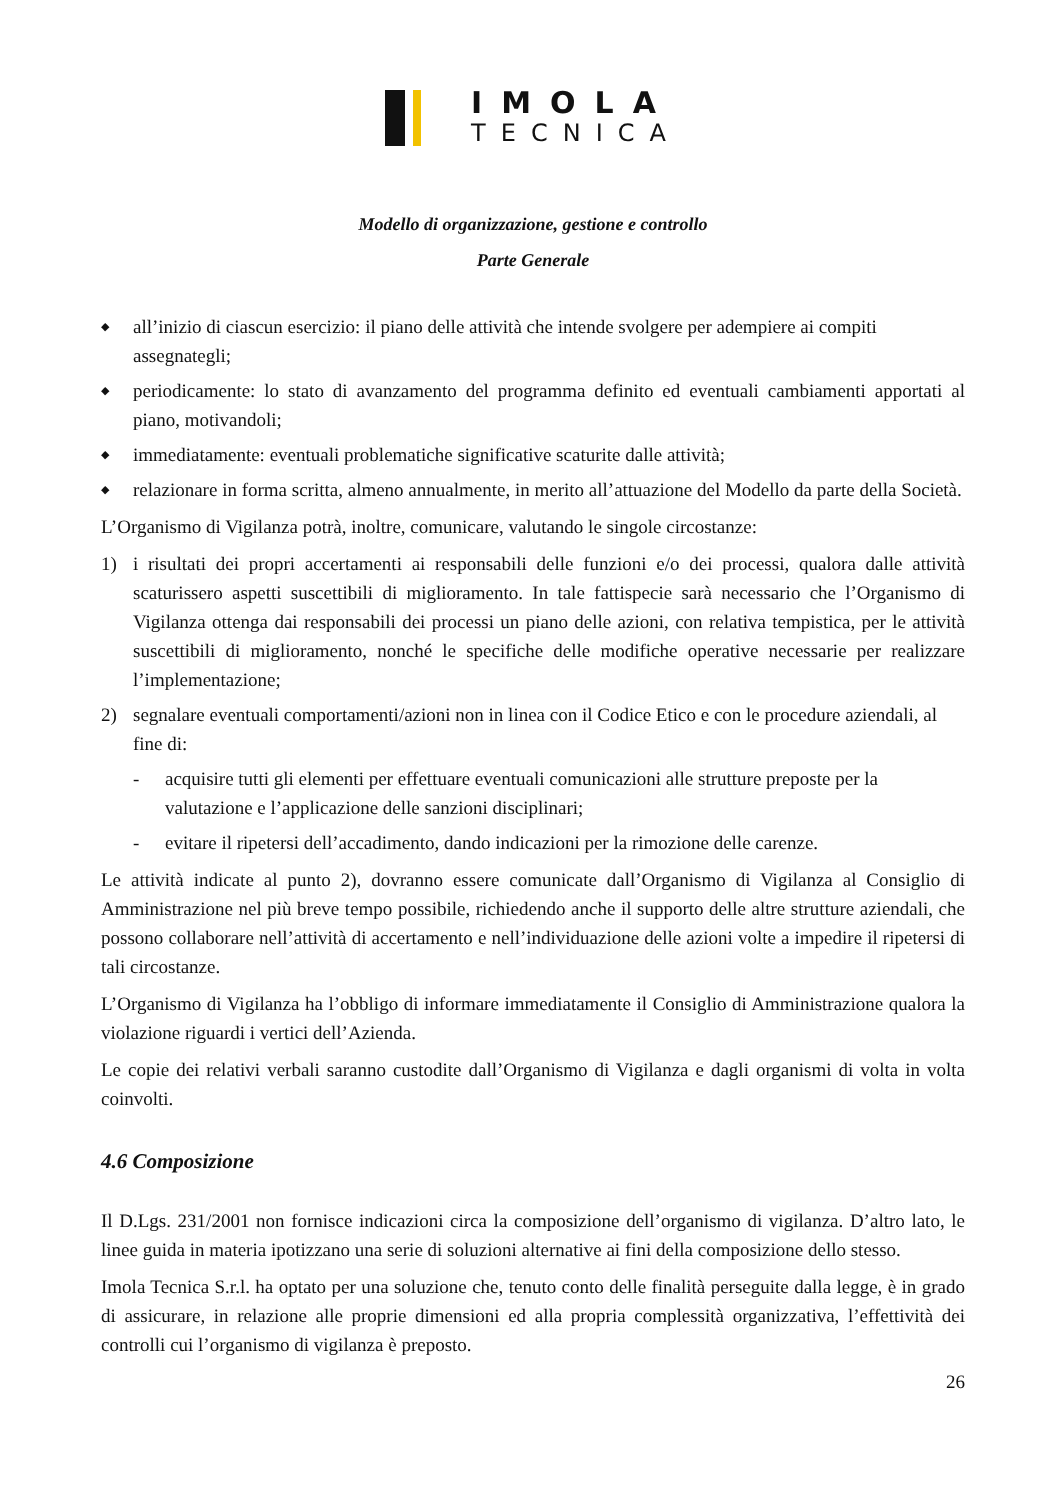IMOLA
TECNICA
Modello di organizzazione, gestione e controllo
Parte Generale
◆ all’inizio di ciascun esercizio: il piano delle attività che intende svolgere per adempiere ai compiti assegnategli;
◆ periodicamente: lo stato di avanzamento del programma definito ed eventuali cambiamenti apportati al piano, motivandoli;
◆ immediatamente: eventuali problematiche significative scaturite dalle attività;
◆ relazionare in forma scritta, almeno annualmente, in merito all’attuazione del Modello da parte della Società.
L’Organismo di Vigilanza potrà, inoltre, comunicare, valutando le singole circostanze:
1) i risultati dei propri accertamenti ai responsabili delle funzioni e/o dei processi, qualora dalle attività scaturissero aspetti suscettibili di miglioramento. In tale fattispecie sarà necessario che l’Organismo di Vigilanza ottenga dai responsabili dei processi un piano delle azioni, con relativa tempistica, per le attività suscettibili di miglioramento, nonché le specifiche delle modifiche operative necessarie per realizzare l’implementazione;
2) segnalare eventuali comportamenti/azioni non in linea con il Codice Etico e con le procedure aziendali, al fine di:
- acquisire tutti gli elementi per effettuare eventuali comunicazioni alle strutture preposte per la valutazione e l’applicazione delle sanzioni disciplinari;
- evitare il ripetersi dell’accadimento, dando indicazioni per la rimozione delle carenze.
Le attività indicate al punto 2), dovranno essere comunicate dall’Organismo di Vigilanza al Consiglio di Amministrazione nel più breve tempo possibile, richiedendo anche il supporto delle altre strutture aziendali, che possono collaborare nell’attività di accertamento e nell’individuazione delle azioni volte a impedire il ripetersi di tali circostanze.
L’Organismo di Vigilanza ha l’obbligo di informare immediatamente il Consiglio di Amministrazione qualora la violazione riguardi i vertici dell’Azienda.
Le copie dei relativi verbali saranno custodite dall’Organismo di Vigilanza e dagli organismi di volta in volta coinvolti.
4.6 Composizione
Il D.Lgs. 231/2001 non fornisce indicazioni circa la composizione dell’organismo di vigilanza. D’altro lato, le linee guida in materia ipotizzano una serie di soluzioni alternative ai fini della composizione dello stesso.
Imola Tecnica S.r.l. ha optato per una soluzione che, tenuto conto delle finalità perseguite dalla legge, è in grado di assicurare, in relazione alle proprie dimensioni ed alla propria complessità organizzativa, l’effettività dei controlli cui l’organismo di vigilanza è preposto.
26